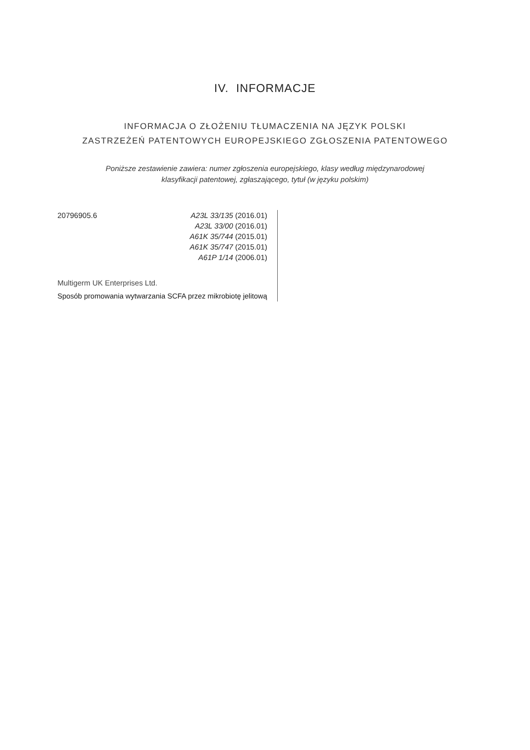IV. INFORMACJE
INFORMACJA O ZŁOŻENIU TŁUMACZENIA NA JĘZYK POLSKI
ZASTRZEŻEŃ PATENTOWYCH EUROPEJSKIEGO ZGŁOSZENIA PATENTOWEGO
Poniższe zestawienie zawiera: numer zgłoszenia europejskiego, klasy według międzynarodowej
klasyfikacji patentowej, zgłaszającego, tytuł (w języku polskim)
20796905.6 A23L 33/135 (2016.01)
A23L 33/00 (2016.01)
A61K 35/744 (2015.01)
A61K 35/747 (2015.01)
A61P 1/14 (2006.01)
Multigerm UK Enterprises Ltd.
Sposób promowania wytwarzania SCFA przez mikrobiotę jelitową